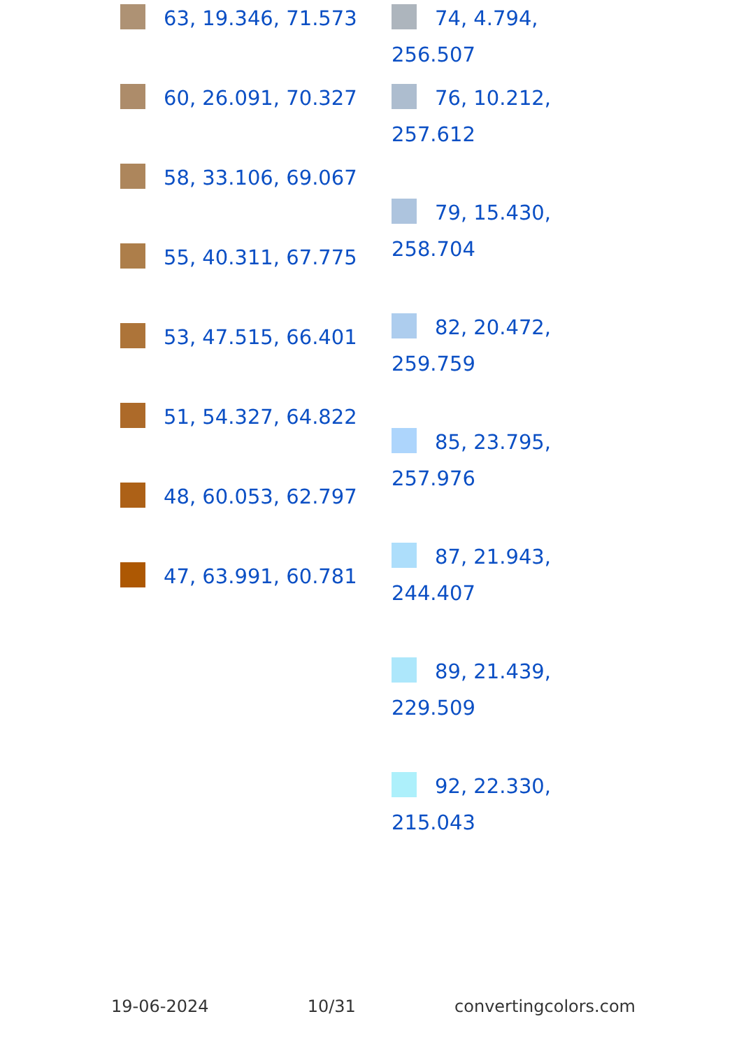63, 19.346, 71.573
60, 26.091, 70.327
58, 33.106, 69.067
55, 40.311, 67.775
53, 47.515, 66.401
51, 54.327, 64.822
48, 60.053, 62.797
47, 63.991, 60.781
74, 4.794, 256.507
76, 10.212, 257.612
79, 15.430, 258.704
82, 20.472, 259.759
85, 23.795, 257.976
87, 21.943, 244.407
89, 21.439, 229.509
92, 22.330, 215.043
19-06-2024 10/31 convertingcolors.com